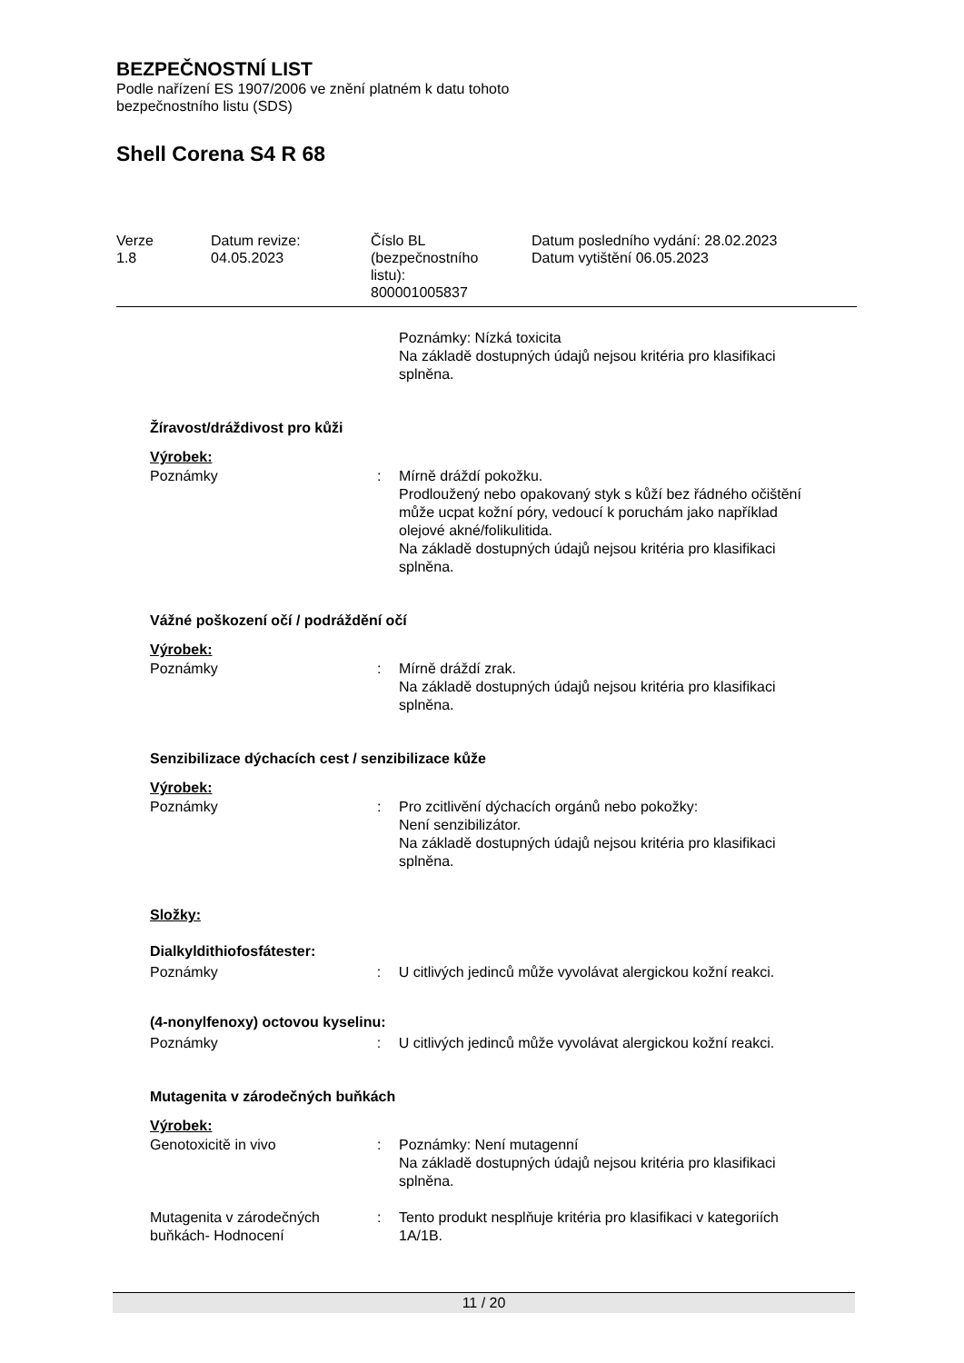BEZPEČNOSTNÍ LIST
Podle nařízení ES 1907/2006 ve znění platném k datu tohoto
bezpečnostního listu (SDS)
Shell Corena S4 R 68
Verze
1.8
Datum revize:
04.05.2023
Číslo BL
(bezpečnostního
listu):
800001005837
Datum posledního vydání: 28.02.2023
Datum vytištění 06.05.2023
Poznámky: Nízká toxicita
Na základě dostupných údajů nejsou kritéria pro klasifikaci splněna.
Žíravost/dráždivost pro kůži
Výrobek:
Poznámky : Mírně dráždí pokožku.
Prodloužený nebo opakovaný styk s kůží bez řádného očištění může ucpat kožní póry, vedoucí k poruchám jako například olejové akné/folikulitida.
Na základě dostupných údajů nejsou kritéria pro klasifikaci splněna.
Vážné poškození očí / podráždění očí
Výrobek:
Poznámky : Mírně dráždí zrak.
Na základě dostupných údajů nejsou kritéria pro klasifikaci splněna.
Senzibilizace dýchacích cest / senzibilizace kůže
Výrobek:
Poznámky : Pro zcitlivění dýchacích orgánů nebo pokožky:
Není senzibilizátor.
Na základě dostupných údajů nejsou kritéria pro klasifikaci splněna.
Složky:
Dialkyldithiofosfátester:
Poznámky : U citlivých jedinců může vyvolávat alergickou kožní reakci.
(4-nonylfenoxy) octovou kyselinu:
Poznámky : U citlivých jedinců může vyvolávat alergickou kožní reakci.
Mutagenita v zárodečných buňkách
Výrobek:
Genotoxicitě in vivo : Poznámky: Není mutagenní
Na základě dostupných údajů nejsou kritéria pro klasifikaci splněna.
Mutagenita v zárodečných buňkách- Hodnocení
: Tento produkt nesplňuje kritéria pro klasifikaci v kategoriích 1A/1B.
11 / 20